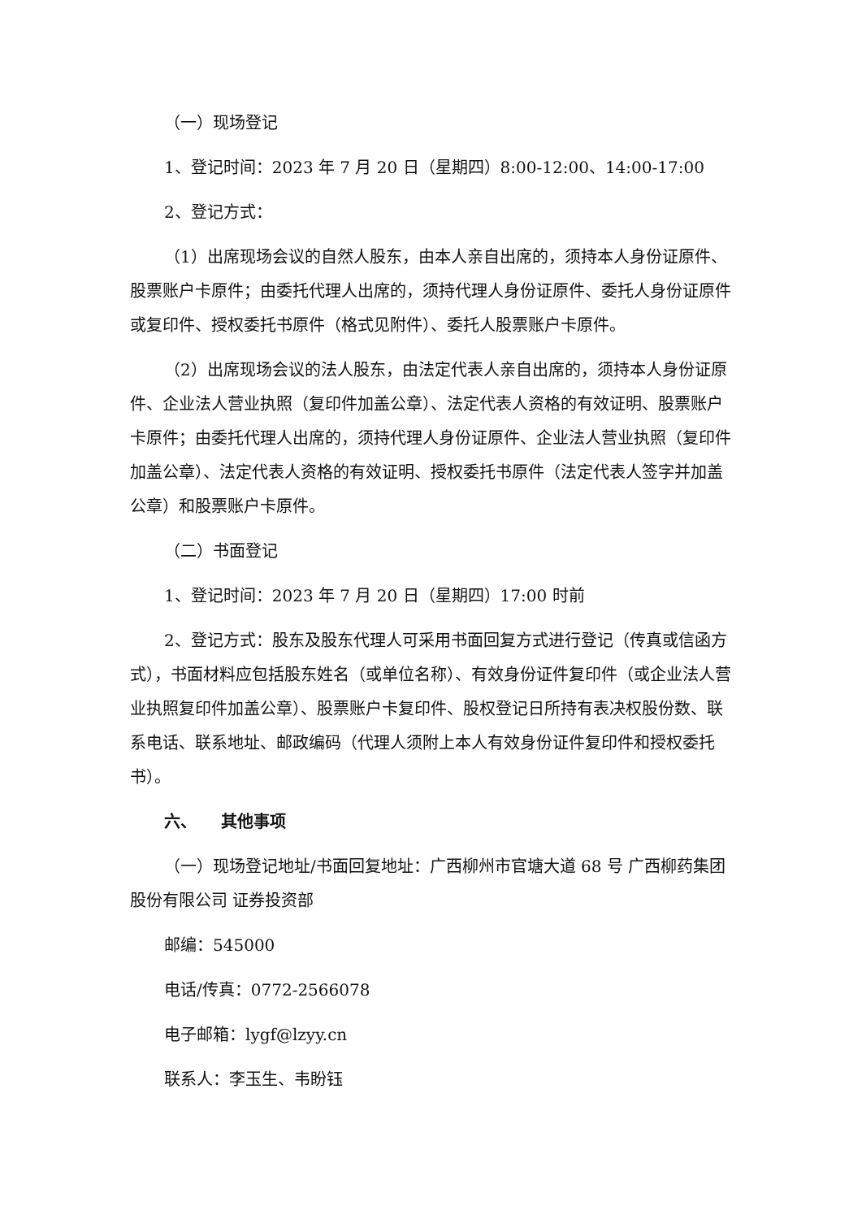（一）现场登记
1、登记时间：2023 年 7 月 20 日（星期四）8:00-12:00、14:00-17:00
2、登记方式：
（1）出席现场会议的自然人股东，由本人亲自出席的，须持本人身份证原件、股票账户卡原件；由委托代理人出席的，须持代理人身份证原件、委托人身份证原件或复印件、授权委托书原件（格式见附件）、委托人股票账户卡原件。
（2）出席现场会议的法人股东，由法定代表人亲自出席的，须持本人身份证原件、企业法人营业执照（复印件加盖公章）、法定代表人资格的有效证明、股票账户卡原件；由委托代理人出席的，须持代理人身份证原件、企业法人营业执照（复印件加盖公章）、法定代表人资格的有效证明、授权委托书原件（法定代表人签字并加盖公章）和股票账户卡原件。
（二）书面登记
1、登记时间：2023 年 7 月 20 日（星期四）17:00 时前
2、登记方式：股东及股东代理人可采用书面回复方式进行登记（传真或信函方式），书面材料应包括股东姓名（或单位名称）、有效身份证件复印件（或企业法人营业执照复印件加盖公章）、股票账户卡复印件、股权登记日所持有表决权股份数、联系电话、联系地址、邮政编码（代理人须附上本人有效身份证件复印件和授权委托书）。
六、　　其他事项
（一）现场登记地址/书面回复地址：广西柳州市官塘大道 68 号 广西柳药集团股份有限公司 证券投资部
邮编：545000
电话/传真：0772-2566078
电子邮箱：lygf@lzyy.cn
联系人：李玉生、韦盼钰